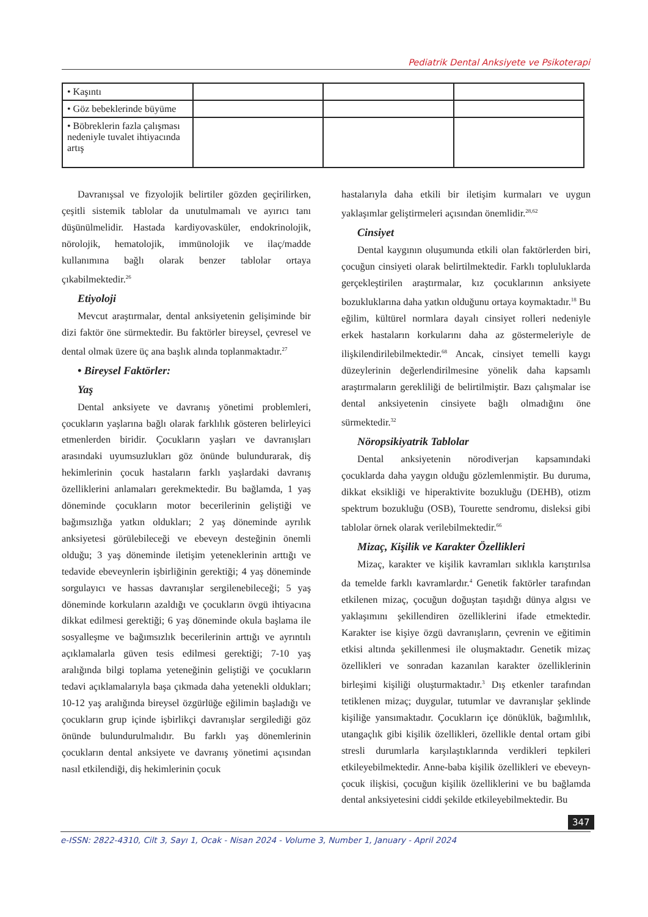Pediatrik Dental Anksiyete ve Psikoterapi
| • Kaşıntı | | | |
| • Göz bebeklerinde büyüme | | | |
| • Böbreklerin fazla çalışması nedeniyle tuvalet ihtiyacında artış | | | |
Davranışsal ve fizyolojik belirtiler gözden geçirilirken, çeşitli sistemik tablolar da unutulmamalı ve ayırıcı tanı düşünülmelidir. Hastada kardiyovasküler, endokrinolojik, nörolojik, hematolojik, immünolojik ve ilaç/madde kullanımına bağlı olarak benzer tablolar ortaya çıkabilmektedir.<sup>26</sup>
Etiyoloji
Mevcut araştırmalar, dental anksiyetenin gelişiminde bir dizi faktör öne sürmektedir. Bu faktörler bireysel, çevresel ve dental olmak üzere üç ana başlık alında toplanmaktadır.<sup>27</sup>
• Bireysel Faktörler:
Yaş
Dental anksiyete ve davranış yönetimi problemleri, çocukların yaşlarına bağlı olarak farklılık gösteren belirleyici etmenlerden biridir. Çocukların yaşları ve davranışları arasındaki uyumsuzlukları göz önünde bulundurarak, diş hekimlerinin çocuk hastaların farklı yaşlardaki davranış özelliklerini anlamaları gerekmektedir. Bu bağlamda, 1 yaş döneminde çocukların motor becerilerinin geliştiği ve bağımsızlığa yatkın oldukları; 2 yaş döneminde ayrılık anksiyetesi görülebileceği ve ebeveyn desteğinin önemli olduğu; 3 yaş döneminde iletişim yeteneklerinin arttığı ve tedavide ebeveynlerin işbirliğinin gerektiği; 4 yaş döneminde sorgulayıcı ve hassas davranışlar sergilenebileceği; 5 yaş döneminde korkuların azaldığı ve çocukların övgü ihtiyacına dikkat edilmesi gerektiği; 6 yaş döneminde okula başlama ile sosyalleşme ve bağımsızlık becerilerinin arttığı ve ayrıntılı açıklamalarla güven tesis edilmesi gerektiği; 7-10 yaş aralığında bilgi toplama yeteneğinin geliştiği ve çocukların tedavi açıklamalarıyla başa çıkmada daha yetenekli oldukları; 10-12 yaş aralığında bireysel özgürlüğe eğilimin başladığı ve çocukların grup içinde işbirlikçi davranışlar sergilediği göz önünde bulundurulmalıdır. Bu farklı yaş dönemlerinin çocukların dental anksiyete ve davranış yönetimi açısından nasıl etkilendiği, diş hekimlerinin çocuk
hastalarıyla daha etkili bir iletişim kurmaları ve uygun yaklaşımlar geliştirmeleri açısından önemlidir.<sup>28,62</sup>
Cinsiyet
Dental kaygının oluşumunda etkili olan faktörlerden biri, çocuğun cinsiyeti olarak belirtilmektedir. Farklı topluluklarda gerçekleştirilen araştırmalar, kız çocuklarının anksiyete bozukluklarına daha yatkın olduğunu ortaya koymaktadır.<sup>18</sup> Bu eğilim, kültürel normlara dayalı cinsiyet rolleri nedeniyle erkek hastaların korkularını daha az göstermeleriyle de ilişkilendirilebilmektedir.<sup>68</sup> Ancak, cinsiyet temelli kaygı düzeylerinin değerlendirilmesine yönelik daha kapsamlı araştırmaların gerekliliği de belirtilmiştir. Bazı çalışmalar ise dental anksiyetenin cinsiyete bağlı olmadığını öne sürmektedir.<sup>32</sup>
Nöropsikiyatrik Tablolar
Dental anksiyetenin nörodiverjan kapsamındaki çocuklarda daha yaygın olduğu gözlemlenmiştir. Bu duruma, dikkat eksikliği ve hiperaktivite bozukluğu (DEHB), otizm spektrum bozukluğu (OSB), Tourette sendromu, disleksi gibi tablolar örnek olarak verilebilmektedir.<sup>66</sup>
Mizaç, Kişilik ve Karakter Özellikleri
Mizaç, karakter ve kişilik kavramları sıklıkla karıştırılsa da temelde farklı kavramlardır.<sup>4</sup> Genetik faktörler tarafından etkilenen mizaç, çocuğun doğuştan taşıdığı dünya algısı ve yaklaşımını şekillendiren özelliklerini ifade etmektedir. Karakter ise kişiye özgü davranışların, çevrenin ve eğitimin etkisi altında şekillenmesi ile oluşmaktadır. Genetik mizaç özellikleri ve sonradan kazanılan karakter özelliklerinin birleşimi kişiliği oluşturmaktadır.<sup>3</sup> Dış etkenler tarafından tetiklenen mizaç; duygular, tutumlar ve davranışlar şeklinde kişiliğe yansımaktadır. Çocukların içe dönüklük, bağımlılık, utangaçlık gibi kişilik özellikleri, özellikle dental ortam gibi stresli durumlarla karşılaştıklarında verdikleri tepkileri etkileyebilmektedir. Anne-baba kişilik özellikleri ve ebeveyn-çocuk ilişkisi, çocuğun kişilik özelliklerini ve bu bağlamda dental anksiyetesini ciddi şekilde etkileyebilmektedir. Bu
347
e-ISSN: 2822-4310, Cilt 3, Sayı 1, Ocak - Nisan 2024 - Volume 3, Number 1, January - April 2024